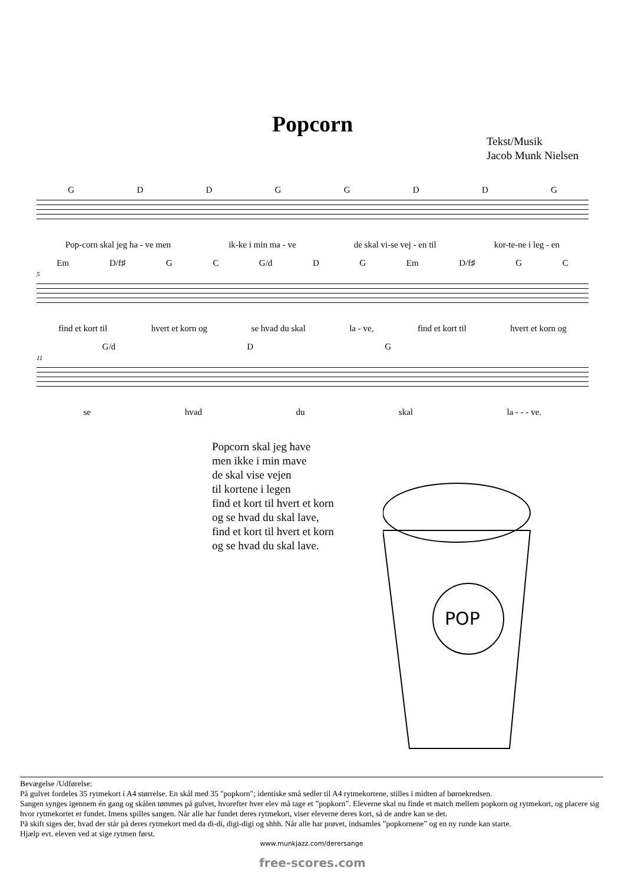Popcorn
Tekst/Musik
Jacob Munk Nielsen
GDDGGDDG
Pop-corn skal jeg ha - ve men ik-ke i min ma - ve de skal vi-se vej - en til kor-te-ne i leg - en
Em D/f♯ GC G/d DG Em D/f♯ GC
5
find et kort til hvert et korn og se hvad du skal la - ve, find et kort til hvert et korn og
G/d DG
11
se hvad du skal la - - - ve.
Popcorn skal jeg have
men ikke i min mave
de skal vise vejen
til kortene i legen
find et kort til hvert et korn
og se hvad du skal lave,
find et kort til hvert et korn
og se hvad du skal lave.
POP
Bevægelse /Udførelse:
På gulvet fordeles 35 rytmekort i A4 størrelse. En skål med 35 "popkorn"; identiske små sedler til A4 rytmekortene, stilles i midten af børnekredsen.
Sangen synges igennem én gang og skålen tømmes på gulvet, hvorefter hver elev må tage et ”popkorn”. Eleverne skal nu finde et match mellem popkorn og rytmekort, og placere sig hvor rytmekortet er fundet. Imens spilles sangen. Når alle har fundet deres rytmekort, viser eleverne deres kort, så de andre kan se det.
På skift siges der, hvad der står på deres rytmekort med da di-di, digi-digi og shhh. Når alle har prøvet, indsamles ”popkornene” og en ny runde kan starte.
Hjælp evt. eleven ved at sige rytmen først.
www.munkjazz.com/derersange
free-scores.com